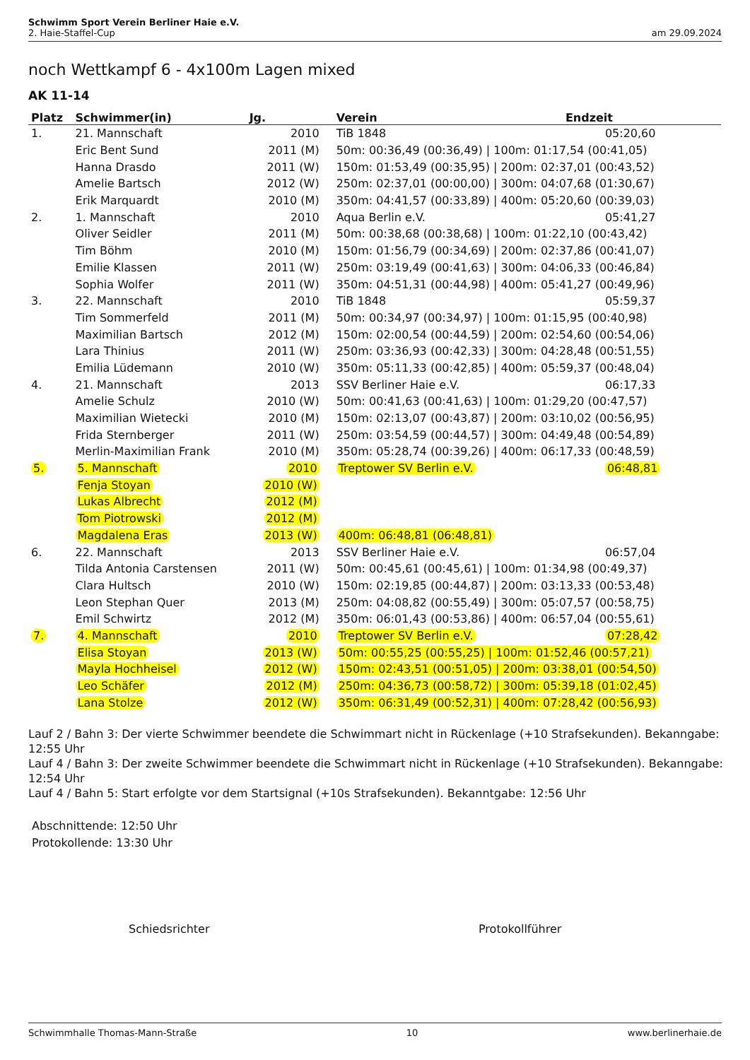Schwimm Sport Verein Berliner Haie e.V.
am 29.09.2024 2. Haie-Staffel-Cup
noch Wettkampf 6 - 4x100m Lagen mixed
AK 11-14
| Platz | Schwimmer(in) | Jg. | Verein | Endzeit |
| --- | --- | --- | --- | --- |
| 1. | 21. Mannschaft | 2010 | TiB 1848 | 05:20,60 |
| | Eric Bent Sund | 2011 (M) | 50m: 00:36,49 (00:36,49) / 100m: 01:17,54 (00:41,05) | |
| | Hanna Drasdo | 2011 (W) | 150m: 01:53,49 (00:35,95) / 200m: 02:37,01 (00:43,52) | |
| | Amelie Bartsch | 2012 (W) | 250m: 02:37,01 (00:00,00) / 300m: 04:07,68 (01:30,67) | |
| | Erik Marquardt | 2010 (M) | 350m: 04:41,57 (00:33,89) / 400m: 05:20,60 (00:39,03) | |
| 2. | 1. Mannschaft | 2010 | Aqua Berlin e.V. | 05:41,27 |
| | Oliver Seidler | 2011 (M) | 50m: 00:38,68 (00:38,68) / 100m: 01:22,10 (00:43,42) | |
| | Tim Böhm | 2010 (M) | 150m: 01:56,79 (00:34,69) / 200m: 02:37,86 (00:41,07) | |
| | Emilie Klassen | 2011 (W) | 250m: 03:19,49 (00:41,63) / 300m: 04:06,33 (00:46,84) | |
| | Sophia Wolfer | 2011 (W) | 350m: 04:51,31 (00:44,98) / 400m: 05:41,27 (00:49,96) | |
| 3. | 22. Mannschaft | 2010 | TiB 1848 | 05:59,37 |
| | Tim Sommerfeld | 2011 (M) | 50m: 00:34,97 (00:34,97) / 100m: 01:15,95 (00:40,98) | |
| | Maximilian Bartsch | 2012 (M) | 150m: 02:00,54 (00:44,59) / 200m: 02:54,60 (00:54,06) | |
| | Lara Thinius | 2011 (W) | 250m: 03:36,93 (00:42,33) / 300m: 04:28,48 (00:51,55) | |
| | Emilia Lüdemann | 2010 (W) | 350m: 05:11,33 (00:42,85) / 400m: 05:59,37 (00:48,04) | |
| 4. | 21. Mannschaft | 2013 | SSV Berliner Haie e.V. | 06:17,33 |
| | Amelie Schulz | 2010 (W) | 50m: 00:41,63 (00:41,63) / 100m: 01:29,20 (00:47,57) | |
| | Maximilian Wietecki | 2010 (M) | 150m: 02:13,07 (00:43,87) / 200m: 03:10,02 (00:56,95) | |
| | Frida Sternberger | 2011 (W) | 250m: 03:54,59 (00:44,57) / 300m: 04:49,48 (00:54,89) | |
| | Merlin-Maximilian Frank | 2010 (M) | 350m: 05:28,74 (00:39,26) / 400m: 06:17,33 (00:48,59) | |
| 5. | 5. Mannschaft | 2010 | Treptower SV Berlin e.V. | 06:48,81 |
| | Fenja Stoyan | 2010 (W) | | |
| | Lukas Albrecht | 2012 (M) | | |
| | Tom Piotrowski | 2012 (M) | | |
| | Magdalena Eras | 2013 (W) | 400m: 06:48,81 (06:48,81) | |
| 6. | 22. Mannschaft | 2013 | SSV Berliner Haie e.V. | 06:57,04 |
| | Tilda Antonia Carstensen | 2011 (W) | 50m: 00:45,61 (00:45,61) / 100m: 01:34,98 (00:49,37) | |
| | Clara Hultsch | 2010 (W) | 150m: 02:19,85 (00:44,87) / 200m: 03:13,33 (00:53,48) | |
| | Leon Stephan Quer | 2013 (M) | 250m: 04:08,82 (00:55,49) / 300m: 05:07,57 (00:58,75) | |
| | Emil Schwirtz | 2012 (M) | 350m: 06:01,43 (00:53,86) / 400m: 06:57,04 (00:55,61) | |
| 7. | 4. Mannschaft | 2010 | Treptower SV Berlin e.V. | 07:28,42 |
| | Elisa Stoyan | 2013 (W) | 50m: 00:55,25 (00:55,25) / 100m: 01:52,46 (00:57,21) | |
| | Mayla Hochheisel | 2012 (W) | 150m: 02:43,51 (00:51,05) / 200m: 03:38,01 (00:54,50) | |
| | Leo Schäfer | 2012 (M) | 250m: 04:36,73 (00:58,72) / 300m: 05:39,18 (01:02,45) | |
| | Lana Stolze | 2012 (W) | 350m: 06:31,49 (00:52,31) / 400m: 07:28,42 (00:56,93) | |
Lauf 2 / Bahn 3: Der vierte Schwimmer beendete die Schwimmart nicht in Rückenlage (+10 Strafsekunden). Bekanngabe: 12:55 Uhr
Lauf 4 / Bahn 3: Der zweite Schwimmer beendete die Schwimmart nicht in Rückenlage (+10 Strafsekunden). Bekanngabe: 12:54 Uhr
Lauf 4 / Bahn 5: Start erfolgte vor dem Startsignal (+10s Strafsekunden). Bekanntgabe: 12:56 Uhr
Abschnittende: 12:50 Uhr
Protokollende: 13:30 Uhr
Schiedsrichter Protokollführer
Schwimmhalle Thomas-Mann-Straße 10 www.berlinerhaie.de